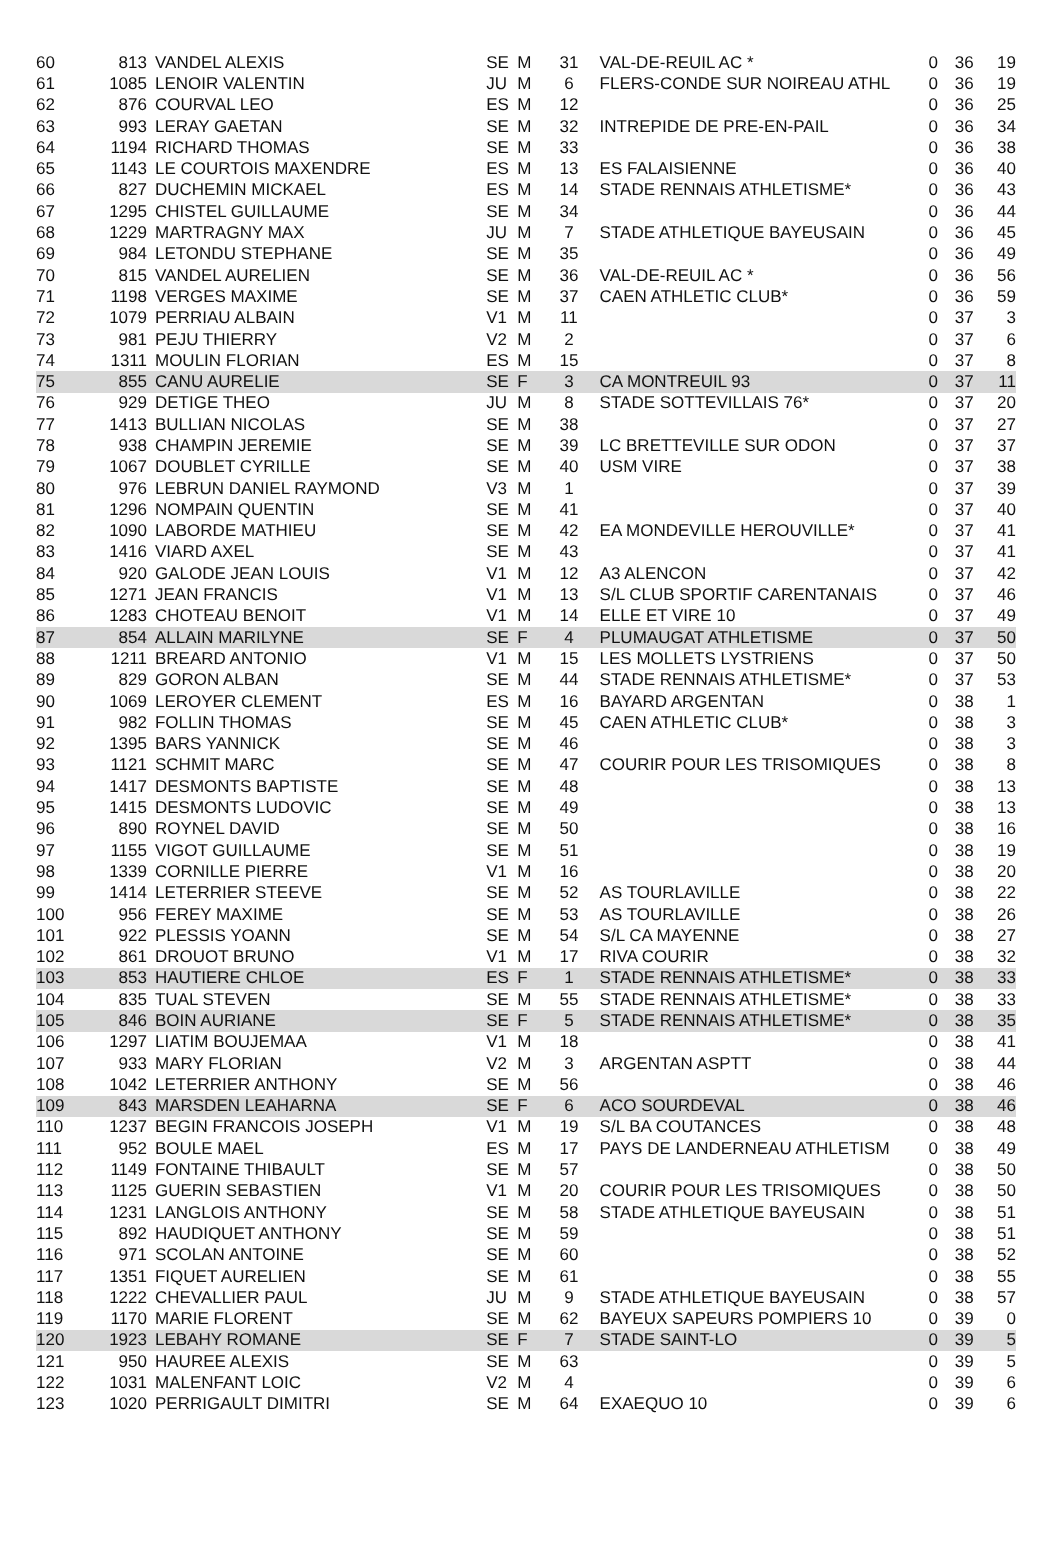| 60 | 813 | VANDEL ALEXIS | SE | M | 31 | VAL-DE-REUIL AC * | 0 | 36 | 19 |
| 61 | 1085 | LENOIR VALENTIN | JU | M | 6 | FLERS-CONDE SUR NOIREAU ATHL | 0 | 36 | 19 |
| 62 | 876 | COURVAL LEO | ES | M | 12 | | 0 | 36 | 25 |
| 63 | 993 | LERAY GAETAN | SE | M | 32 | INTREPIDE DE PRE-EN-PAIL | 0 | 36 | 34 |
| 64 | 1194 | RICHARD THOMAS | SE | M | 33 | | 0 | 36 | 38 |
| 65 | 1143 | LE COURTOIS MAXENDRE | ES | M | 13 | ES FALAISIENNE | 0 | 36 | 40 |
| 66 | 827 | DUCHEMIN MICKAEL | ES | M | 14 | STADE RENNAIS ATHLETISME* | 0 | 36 | 43 |
| 67 | 1295 | CHISTEL GUILLAUME | SE | M | 34 | | 0 | 36 | 44 |
| 68 | 1229 | MARTRAGNY MAX | JU | M | 7 | STADE ATHLETIQUE BAYEUSAIN | 0 | 36 | 45 |
| 69 | 984 | LETONDU STEPHANE | SE | M | 35 | | 0 | 36 | 49 |
| 70 | 815 | VANDEL AURELIEN | SE | M | 36 | VAL-DE-REUIL AC * | 0 | 36 | 56 |
| 71 | 1198 | VERGES MAXIME | SE | M | 37 | CAEN ATHLETIC CLUB* | 0 | 36 | 59 |
| 72 | 1079 | PERRIAU ALBAIN | V1 | M | 11 | | 0 | 37 | 3 |
| 73 | 981 | PEJU THIERRY | V2 | M | 2 | | 0 | 37 | 6 |
| 74 | 1311 | MOULIN FLORIAN | ES | M | 15 | | 0 | 37 | 8 |
| 75 | 855 | CANU AURELIE | SE | F | 3 | CA MONTREUIL 93 | 0 | 37 | 11 |
| 76 | 929 | DETIGE THEO | JU | M | 8 | STADE SOTTEVILLAIS 76* | 0 | 37 | 20 |
| 77 | 1413 | BULLIAN NICOLAS | SE | M | 38 | | 0 | 37 | 27 |
| 78 | 938 | CHAMPIN JEREMIE | SE | M | 39 | LC BRETTEVILLE SUR ODON | 0 | 37 | 37 |
| 79 | 1067 | DOUBLET CYRILLE | SE | M | 40 | USM VIRE | 0 | 37 | 38 |
| 80 | 976 | LEBRUN DANIEL RAYMOND | V3 | M | 1 | | 0 | 37 | 39 |
| 81 | 1296 | NOMPAIN QUENTIN | SE | M | 41 | | 0 | 37 | 40 |
| 82 | 1090 | LABORDE MATHIEU | SE | M | 42 | EA MONDEVILLE HEROUVILLE* | 0 | 37 | 41 |
| 83 | 1416 | VIARD AXEL | SE | M | 43 | | 0 | 37 | 41 |
| 84 | 920 | GALODE JEAN LOUIS | V1 | M | 12 | A3 ALENCON | 0 | 37 | 42 |
| 85 | 1271 | JEAN FRANCIS | V1 | M | 13 | S/L CLUB SPORTIF CARENTANAIS | 0 | 37 | 46 |
| 86 | 1283 | CHOTEAU BENOIT | V1 | M | 14 | ELLE ET VIRE 10 | 0 | 37 | 49 |
| 87 | 854 | ALLAIN MARILYNE | SE | F | 4 | PLUMAUGAT ATHLETISME | 0 | 37 | 50 |
| 88 | 1211 | BREARD ANTONIO | V1 | M | 15 | LES MOLLETS LYSTRIENS | 0 | 37 | 50 |
| 89 | 829 | GORON ALBAN | SE | M | 44 | STADE RENNAIS ATHLETISME* | 0 | 37 | 53 |
| 90 | 1069 | LEROYER CLEMENT | ES | M | 16 | BAYARD ARGENTAN | 0 | 38 | 1 |
| 91 | 982 | FOLLIN THOMAS | SE | M | 45 | CAEN ATHLETIC CLUB* | 0 | 38 | 3 |
| 92 | 1395 | BARS YANNICK | SE | M | 46 | | 0 | 38 | 3 |
| 93 | 1121 | SCHMIT MARC | SE | M | 47 | COURIR POUR LES TRISOMIQUES | 0 | 38 | 8 |
| 94 | 1417 | DESMONTS BAPTISTE | SE | M | 48 | | 0 | 38 | 13 |
| 95 | 1415 | DESMONTS LUDOVIC | SE | M | 49 | | 0 | 38 | 13 |
| 96 | 890 | ROYNEL DAVID | SE | M | 50 | | 0 | 38 | 16 |
| 97 | 1155 | VIGOT GUILLAUME | SE | M | 51 | | 0 | 38 | 19 |
| 98 | 1339 | CORNILLE PIERRE | V1 | M | 16 | | 0 | 38 | 20 |
| 99 | 1414 | LETERRIER STEEVE | SE | M | 52 | AS TOURLAVILLE | 0 | 38 | 22 |
| 100 | 956 | FEREY MAXIME | SE | M | 53 | AS TOURLAVILLE | 0 | 38 | 26 |
| 101 | 922 | PLESSIS YOANN | SE | M | 54 | S/L CA MAYENNE | 0 | 38 | 27 |
| 102 | 861 | DROUOT BRUNO | V1 | M | 17 | RIVA COURIR | 0 | 38 | 32 |
| 103 | 853 | HAUTIERE CHLOE | ES | F | 1 | STADE RENNAIS ATHLETISME* | 0 | 38 | 33 |
| 104 | 835 | TUAL STEVEN | SE | M | 55 | STADE RENNAIS ATHLETISME* | 0 | 38 | 33 |
| 105 | 846 | BOIN AURIANE | SE | F | 5 | STADE RENNAIS ATHLETISME* | 0 | 38 | 35 |
| 106 | 1297 | LIATIM BOUJEMAA | V1 | M | 18 | | 0 | 38 | 41 |
| 107 | 933 | MARY FLORIAN | V2 | M | 3 | ARGENTAN ASPTT | 0 | 38 | 44 |
| 108 | 1042 | LETERRIER ANTHONY | SE | M | 56 | | 0 | 38 | 46 |
| 109 | 843 | MARSDEN LEAHARNA | SE | F | 6 | ACO SOURDEVAL | 0 | 38 | 46 |
| 110 | 1237 | BEGIN FRANCOIS JOSEPH | V1 | M | 19 | S/L BA COUTANCES | 0 | 38 | 48 |
| 111 | 952 | BOULE MAEL | ES | M | 17 | PAYS DE LANDERNEAU ATHLETISM | 0 | 38 | 49 |
| 112 | 1149 | FONTAINE THIBAULT | SE | M | 57 | | 0 | 38 | 50 |
| 113 | 1125 | GUERIN SEBASTIEN | V1 | M | 20 | COURIR POUR LES TRISOMIQUES | 0 | 38 | 50 |
| 114 | 1231 | LANGLOIS ANTHONY | SE | M | 58 | STADE ATHLETIQUE BAYEUSAIN | 0 | 38 | 51 |
| 115 | 892 | HAUDIQUET ANTHONY | SE | M | 59 | | 0 | 38 | 51 |
| 116 | 971 | SCOLAN ANTOINE | SE | M | 60 | | 0 | 38 | 52 |
| 117 | 1351 | FIQUET AURELIEN | SE | M | 61 | | 0 | 38 | 55 |
| 118 | 1222 | CHEVALLIER PAUL | JU | M | 9 | STADE ATHLETIQUE BAYEUSAIN | 0 | 38 | 57 |
| 119 | 1170 | MARIE FLORENT | SE | M | 62 | BAYEUX SAPEURS POMPIERS 10 | 0 | 39 | 0 |
| 120 | 1923 | LEBAHY ROMANE | SE | F | 7 | STADE SAINT-LO | 0 | 39 | 5 |
| 121 | 950 | HAUREE ALEXIS | SE | M | 63 | | 0 | 39 | 5 |
| 122 | 1031 | MALENFANT LOIC | V2 | M | 4 | | 0 | 39 | 6 |
| 123 | 1020 | PERRIGAULT DIMITRI | SE | M | 64 | EXAEQUO 10 | 0 | 39 | 6 |